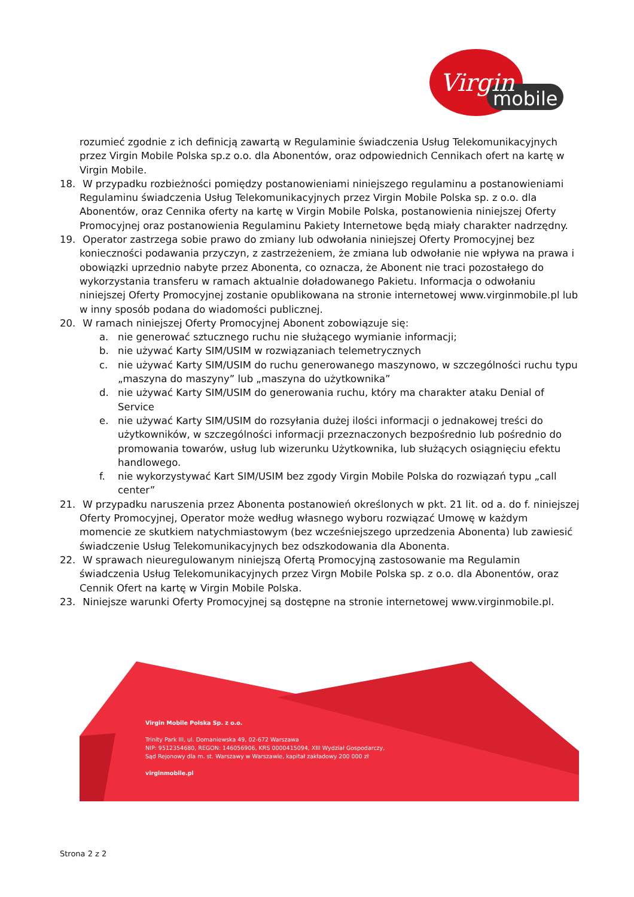mobile
Virgin
rozumieć zgodnie z ich definicją zawartą w Regulaminie świadczenia Usług Telekomunikacyjnych przez Virgin Mobile Polska sp.z o.o. dla Abonentów, oraz odpowiednich Cennikach ofert na kartę w Virgin Mobile.
18. W przypadku rozbieżności pomiędzy postanowieniami niniejszego regulaminu a postanowieniami Regulaminu świadczenia Usług Telekomunikacyjnych przez Virgin Mobile Polska sp. z o.o. dla Abonentów, oraz Cennika oferty na kartę w Virgin Mobile Polska, postanowienia niniejszej Oferty Promocyjnej oraz postanowienia Regulaminu Pakiety Internetowe będą miały charakter nadrzędny.
19. Operator zastrzega sobie prawo do zmiany lub odwołania niniejszej Oferty Promocyjnej bez konieczności podawania przyczyn, z zastrzeżeniem, że zmiana lub odwołanie nie wpływa na prawa i obowiązki uprzednio nabyte przez Abonenta, co oznacza, że Abonent nie traci pozostałego do wykorzystania transferu w ramach aktualnie doładowanego Pakietu. Informacja o odwołaniu niniejszej Oferty Promocyjnej zostanie opublikowana na stronie internetowej www.virginmobile.pl lub w inny sposób podana do wiadomości publicznej.
20. W ramach niniejszej Oferty Promocyjnej Abonent zobowiązuje się:
a. nie generować sztucznego ruchu nie służącego wymianie informacji;
b. nie używać Karty SIM/USIM w rozwiązaniach telemetrycznych
c. nie używać Karty SIM/USIM do ruchu generowanego maszynowo, w szczególności ruchu typu „maszyna do maszyny” lub „maszyna do użytkownika”
d. nie używać Karty SIM/USIM do generowania ruchu, który ma charakter ataku Denial of Service
e. nie używać Karty SIM/USIM do rozsyłania dużej ilości informacji o jednakowej treści do użytkowników, w szczególności informacji przeznaczonych bezpośrednio lub pośrednio do promowania towarów, usług lub wizerunku Użytkownika, lub służących osiągnięciu efektu handlowego.
f. nie wykorzystywać Kart SIM/USIM bez zgody Virgin Mobile Polska do rozwiązań typu „call center”
21. W przypadku naruszenia przez Abonenta postanowień określonych w pkt. 21 lit. od a. do f. niniejszej Oferty Promocyjnej, Operator może według własnego wyboru rozwiązać Umowę w każdym momencie ze skutkiem natychmiastowym (bez wcześniejszego uprzedzenia Abonenta) lub zawiesić świadczenie Usług Telekomunikacyjnych bez odszkodowania dla Abonenta.
22. W sprawach nieuregulowanym niniejszą Ofertą Promocyjną zastosowanie ma Regulamin świadczenia Usług Telekomunikacyjnych przez Virgn Mobile Polska sp. z o.o. dla Abonentów, oraz Cennik Ofert na kartę w Virgin Mobile Polska.
23. Niniejsze warunki Oferty Promocyjnej są dostępne na stronie internetowej www.virginmobile.pl.
Virgin Mobile Polska Sp. z o.o.
Trinity Park III, ul. Domaniewska 49, 02-672 Warszawa
NIP: 9512354680, REGON: 146056906, KRS 0000415094, XIII Wydział Gospodarczy,
Sąd Rejonowy dla m. st. Warszawy w Warszawie, kapitał zakładowy 200 000 zł
virginmobile.pl
Strona 2 z 2